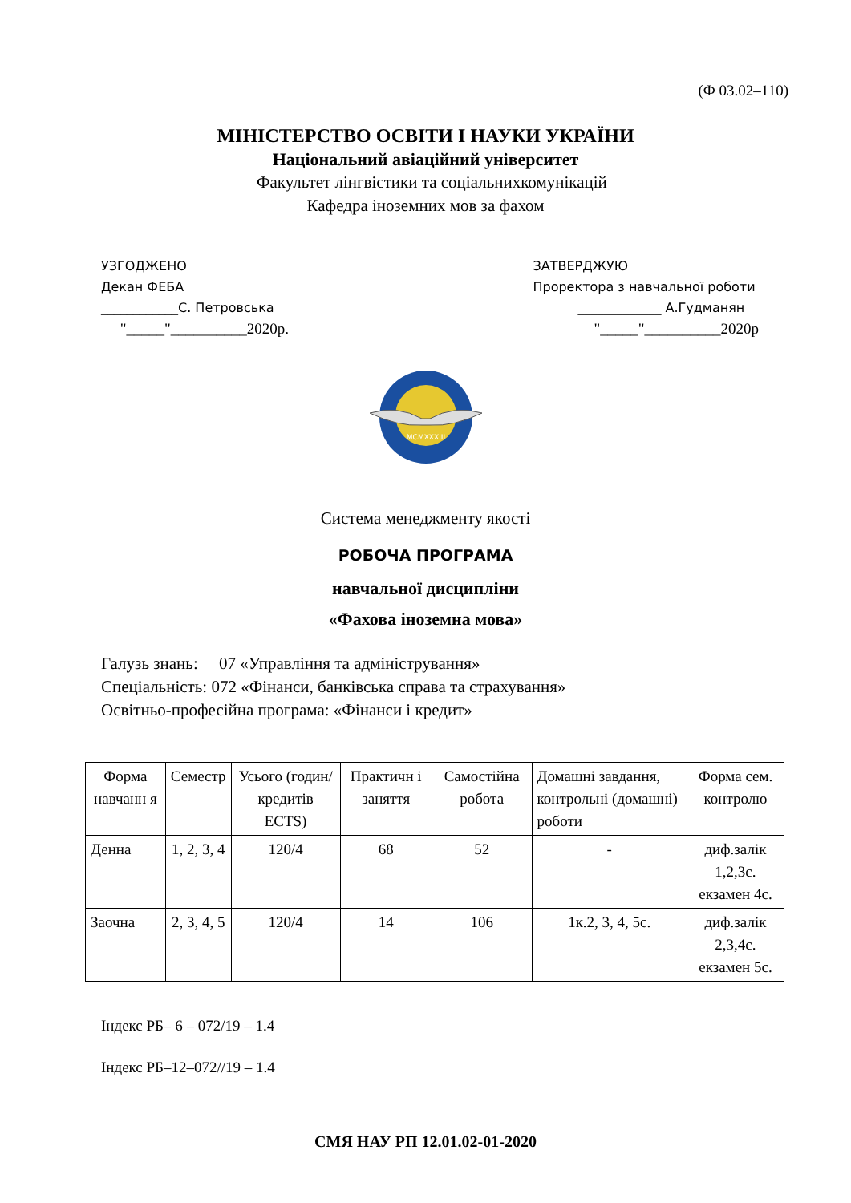(Ф 03.02–110)
МІНІСТЕРСТВО ОСВІТИ І НАУКИ УКРАЇНИ
Національний авіаційний університет
Факультет лінгвістики та соціальнихкомунікацій
Кафедра іноземних мов за фахом
УЗГОДЖЕНО
Декан ФЕБА
____________С. Петровська
"_____"__________2020р.
ЗАТВЕРДЖУЮ
Проректора з навчальної роботи
_____________ А.Гудманян
"_____"__________2020р
MCMXXXIII
Система менеджменту якості
РОБОЧА ПРОГРАМА
навчальної дисципліни
«Фахова іноземна мова»
Галузь знань: 07 «Управління та адміністрування»
Спеціальність: 072 «Фінанси, банківська справа та страхування»
Освітньо-професійна програма: «Фінанси і кредит»
| Форма навчанн я | Семестр | Усього (годин/ кредитів ECTS) | Практичн і заняття | Самостійна робота | Домашні завдання, контрольні (домашні) роботи | Форма сем. контролю |
| Денна | 1, 2, 3, 4 | 120/4 | 68 | 52 | - | диф.залік 1,2,3с. екзамен 4с. |
| Заочна | 2, 3, 4, 5 | 120/4 | 14 | 106 | 1к.2, 3, 4, 5с. | диф.залік 2,3,4с. екзамен 5с. |
Індекс РБ– 6 – 072/19 – 1.4
Індекс РБ–12–072//19 – 1.4
СМЯ НАУ РП 12.01.02-01-2020